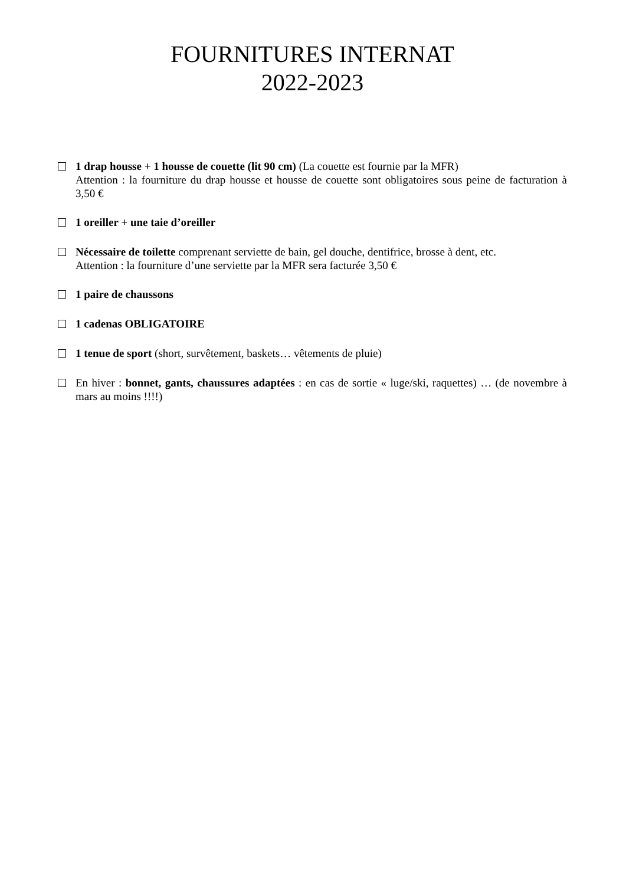FOURNITURES INTERNAT
2022-2023
1 drap housse + 1 housse de couette (lit 90 cm) (La couette est fournie par la MFR)
Attention : la fourniture du drap housse et housse de couette sont obligatoires sous peine de facturation à 3,50 €
1 oreiller + une taie d’oreiller
Nécessaire de toilette comprenant serviette de bain, gel douche, dentifrice, brosse à dent, etc.
Attention : la fourniture d’une serviette par la MFR sera facturée 3,50 €
1 paire de chaussons
1 cadenas OBLIGATOIRE
1 tenue de sport (short, survêtement, baskets… vêtements de pluie)
En hiver : bonnet, gants, chaussures adaptées : en cas de sortie « luge/ski, raquettes) … (de novembre à mars au moins !!!!)